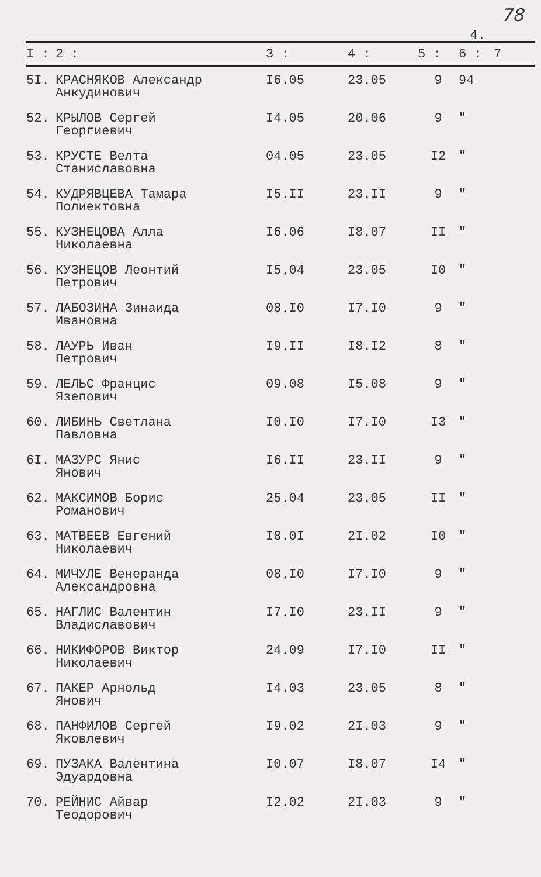78
4.
| I : | 2 : | 3 : | 4 : | 5 : | 6 : | 7 |
| --- | --- | --- | --- | --- | --- | --- |
| 5I. | КРАСНЯКОВ Александр Анкудинович | I6.05 | 23.05 | 9 | 94 | |
| 52. | КРЫЛОВ Сергей Георгиевич | I4.05 | 20.06 | 9 | " | |
| 53. | КРУСТЕ Велта Станиславовна | 04.05 | 23.05 | I2 | " | |
| 54. | КУДРЯВЦЕВА Тамара Полиектовна | I5.II | 23.II | 9 | " | |
| 55. | КУЗНЕЦОВА Алла Николаевна | I6.06 | I8.07 | II | " | |
| 56. | КУЗНЕЦОВ Леонтий Петрович | I5.04 | 23.05 | I0 | " | |
| 57. | ЛАБОЗИНА Зинаида Ивановна | 08.I0 | I7.I0 | 9 | " | |
| 58. | ЛАУРЬ Иван Петрович | I9.II | I8.I2 | 8 | " | |
| 59. | ЛЕЛЬС Францис Язепович | 09.08 | I5.08 | 9 | " | |
| 60. | ЛИБИНЬ Светлана Павловна | I0.I0 | I7.I0 | I3 | " | |
| 6I. | МАЗУРС Янис Янович | I6.II | 23.II | 9 | " | |
| 62. | МАКСИМОВ Борис Романович | 25.04 | 23.05 | II | " | |
| 63. | МАТВЕЕВ Евгений Николаевич | I8.0I | 2I.02 | I0 | " | |
| 64. | МИЧУЛЕ Венеранда Александровна | 08.I0 | I7.I0 | 9 | " | |
| 65. | НАГЛИС Валентин Владиславович | I7.I0 | 23.II | 9 | " | |
| 66. | НИКИФОРОВ Виктор Николаевич | 24.09 | I7.I0 | II | " | |
| 67. | ПАКЕР Арнольд Янович | I4.03 | 23.05 | 8 | " | |
| 68. | ПАНФИЛОВ Сергей Яковлевич | I9.02 | 2I.03 | 9 | " | |
| 69. | ПУЗАКА Валентина Эдуардовна | I0.07 | I8.07 | I4 | " | |
| 70. | РЕЙНИС Айвар Теодорович | I2.02 | 2I.03 | 9 | " | |